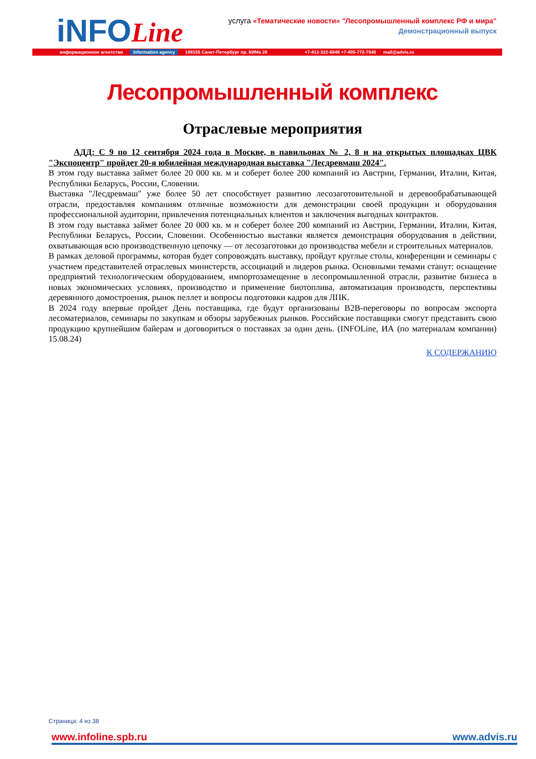iNFOLine
услуга «Тематические новости» "Лесопромышленный комплекс РФ и мира"
Демонстрационный выпуск
информационное агентство information agency 199155 Санкт-Петербург пр. КИМа 28 +7-812-322-6848 +7-495-772-7640 mail@advis.ru
Лесопромышленный комплекс
Отраслевые мероприятия
АДД: С 9 по 12 сентября 2024 года в Москве, в павильонах № 2, 8 и на открытых площадках ЦВК "Экспоцентр" пройдет 20-я юбилейная международная выставка "Лесдревмаш 2024".
В этом году выставка займет более 20 000 кв. м и соберет более 200 компаний из Австрии, Германии, Италии, Китая, Республики Беларусь, России, Словении.
Выставка "Лесдревмаш" уже более 50 лет способствует развитию лесозаготовительной и деревообрабатывающей отрасли, предоставляя компаниям отличные возможности для демонстрации своей продукции и оборудования профессиональной аудитории, привлечения потенциальных клиентов и заключения выгодных контрактов.
В этом году выставка займет более 20 000 кв. м и соберет более 200 компаний из Австрии, Германии, Италии, Китая, Республики Беларусь, России, Словении. Особенностью выставки является демонстрация оборудования в действии, охватывающая всю производственную цепочку — от лесозаготовки до производства мебели и строительных материалов.
В рамках деловой программы, которая будет сопровождать выставку, пройдут круглые столы, конференции и семинары с участием представителей отраслевых министерств, ассоциаций и лидеров рынка. Основными темами станут: оснащение предприятий технологическим оборудованием, импортозамещение в лесопромышленной отрасли, развитие бизнеса в новых экономических условиях, производство и применение биотоплива, автоматизация производств, перспективы деревянного домостроения, рынок пеллет и вопросы подготовки кадров для ЛПК.
В 2024 году впервые пройдет День поставщика, где будут организованы B2B-переговоры по вопросам экспорта лесоматериалов, семинары по закупкам и обзоры зарубежных рынков. Российские поставщики смогут представить свою продукцию крупнейшим байерам и договориться о поставках за один день. (INFOLine, ИА (по материалам компании) 15.08.24)
К СОДЕРЖАНИЮ
Страница: 4 из 38
www. infoline.spb.ru www.advis.ru